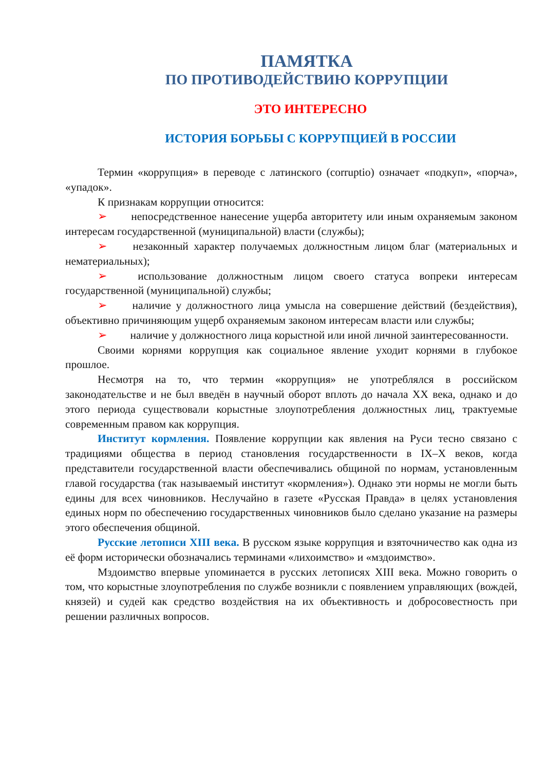ПАМЯТКА
ПО ПРОТИВОДЕЙСТВИЮ КОРРУПЦИИ
ЭТО ИНТЕРЕСНО
ИСТОРИЯ БОРЬБЫ С КОРРУПЦИЕЙ В РОССИИ
Термин «коррупция» в переводе с латинского (corruptio) означает «подкуп», «порча», «упадок».
К признакам коррупции относится:
➢ непосредственное нанесение ущерба авторитету или иным охраняемым законом интересам государственной (муниципальной) власти (службы);
➢ незаконный характер получаемых должностным лицом благ (материальных и нематериальных);
➢ использование должностным лицом своего статуса вопреки интересам государственной (муниципальной) службы;
➢ наличие у должностного лица умысла на совершение действий (бездействия), объективно причиняющим ущерб охраняемым законом интересам власти или службы;
➢ наличие у должностного лица корыстной или иной личной заинтересованности.
Своими корнями коррупция как социальное явление уходит корнями в глубокое прошлое.
Несмотря на то, что термин «коррупция» не употреблялся в российском законодательстве и не был введён в научный оборот вплоть до начала XX века, однако и до этого периода существовали корыстные злоупотребления должностных лиц, трактуемые современным правом как коррупция.
Институт кормления. Появление коррупции как явления на Руси тесно связано с традициями общества в период становления государственности в IX–X веков, когда представители государственной власти обеспечивались общиной по нормам, установленным главой государства (так называемый институт «кормления»). Однако эти нормы не могли быть едины для всех чиновников. Неслучайно в газете «Русская Правда» в целях установления единых норм по обеспечению государственных чиновников было сделано указание на размеры этого обеспечения общиной.
Русские летописи XIII века. В русском языке коррупция и взяточничество как одна из её форм исторически обозначались терминами «лихоимство» и «мздоимство».
Мздоимство впервые упоминается в русских летописях XIII века. Можно говорить о том, что корыстные злоупотребления по службе возникли с появлением управляющих (вождей, князей) и судей как средство воздействия на их объективность и добросовестность при решении различных вопросов.